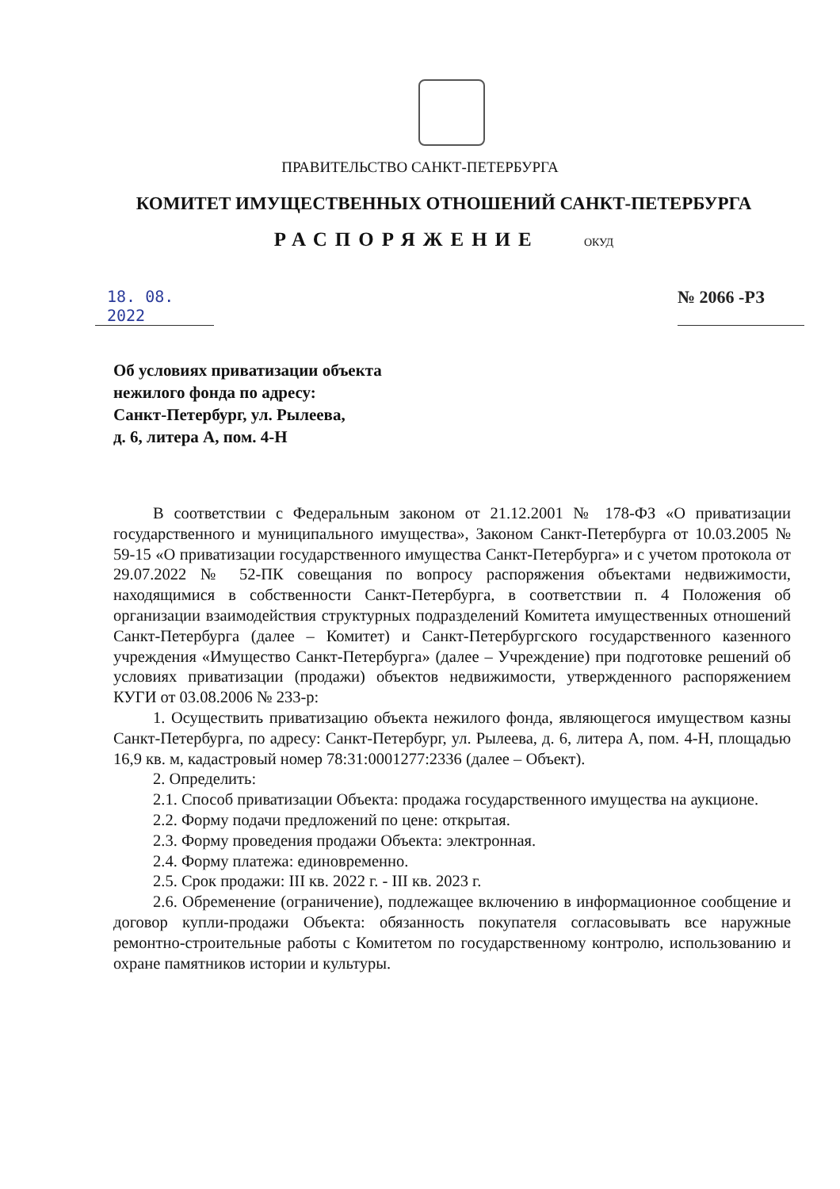ПРАВИТЕЛЬСТВО САНКТ-ПЕТЕРБУРГА
КОМИТЕТ ИМУЩЕСТВЕННЫХ ОТНОШЕНИЙ САНКТ-ПЕТЕРБУРГА
РАСПОРЯЖЕНИЕ ОКУД
18. 08. 2022
№ 2066 -РЗ
Об условиях приватизации объекта
нежилого фонда по адресу:
Санкт-Петербург, ул. Рылеева,
д. 6, литера А, пом. 4-Н
В соответствии с Федеральным законом от 21.12.2001 № 178-ФЗ «О приватизации государственного и муниципального имущества», Законом Санкт-Петербурга от 10.03.2005 № 59-15 «О приватизации государственного имущества Санкт-Петербурга» и с учетом протокола от 29.07.2022 № 52-ПК совещания по вопросу распоряжения объектами недвижимости, находящимися в собственности Санкт-Петербурга, в соответствии п. 4 Положения об организации взаимодействия структурных подразделений Комитета имущественных отношений Санкт-Петербурга (далее – Комитет) и Санкт-Петербургского государственного казенного учреждения «Имущество Санкт-Петербурга» (далее – Учреждение) при подготовке решений об условиях приватизации (продажи) объектов недвижимости, утвержденного распоряжением КУГИ от 03.08.2006 № 233-р:
1. Осуществить приватизацию объекта нежилого фонда, являющегося имуществом казны Санкт-Петербурга, по адресу: Санкт-Петербург, ул. Рылеева, д. 6, литера А, пом. 4-Н, площадью 16,9 кв. м, кадастровый номер 78:31:0001277:2336 (далее – Объект).
2. Определить:
2.1. Способ приватизации Объекта: продажа государственного имущества на аукционе.
2.2. Форму подачи предложений по цене: открытая.
2.3. Форму проведения продажи Объекта: электронная.
2.4. Форму платежа: единовременно.
2.5. Срок продажи: III кв. 2022 г. - III кв. 2023 г.
2.6. Обременение (ограничение), подлежащее включению в информационное сообщение и договор купли-продажи Объекта: обязанность покупателя согласовывать все наружные ремонтно-строительные работы с Комитетом по государственному контролю, использованию и охране памятников истории и культуры.